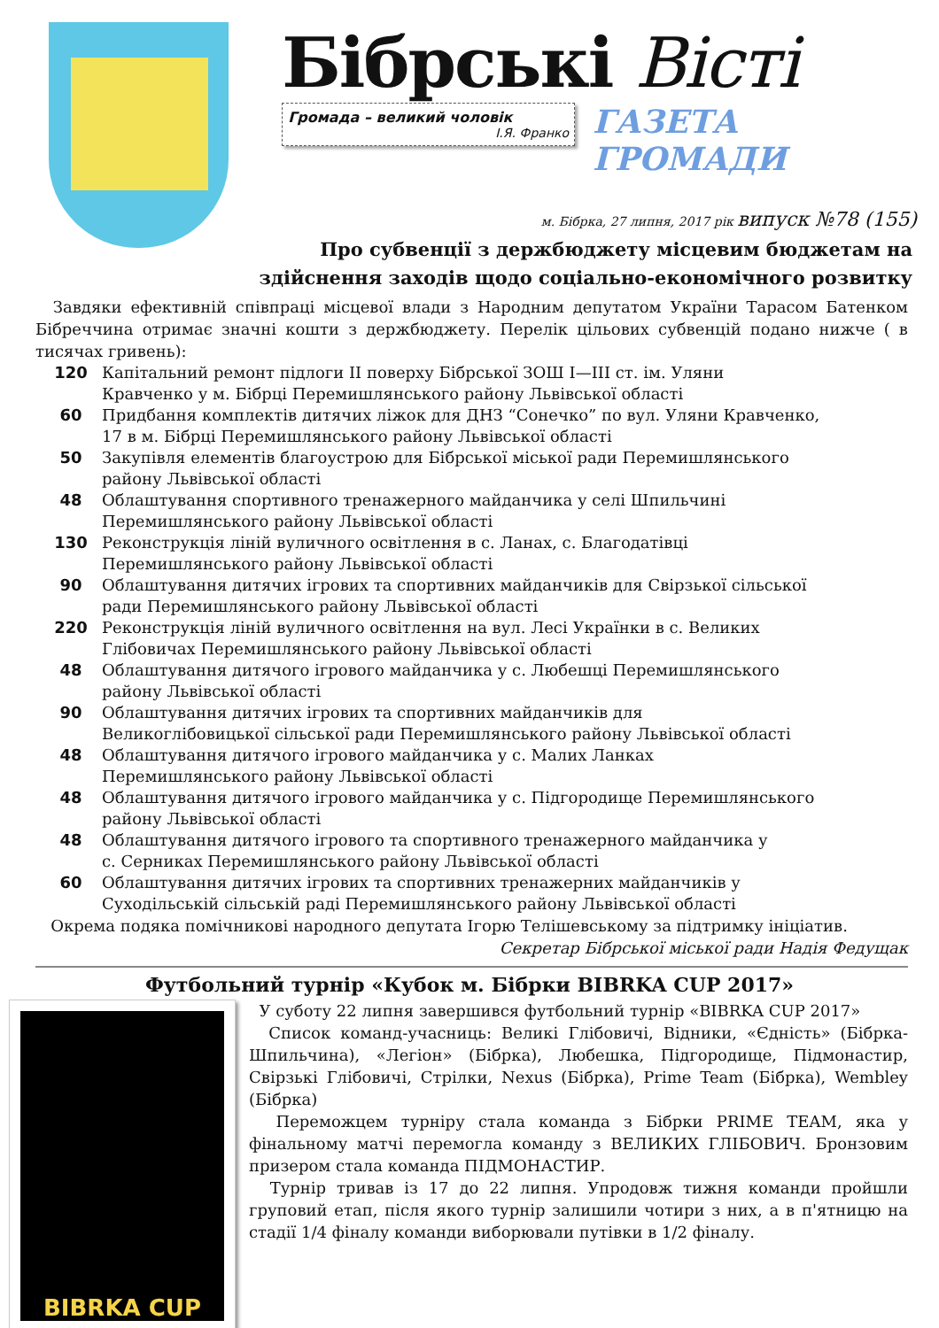Бібрські Вісті
Громада – великий чоловік
І.Я. Франко
ГАЗЕТА ГРОМАДИ
м. Бібрка, 27 липня, 2017 рік випуск №78 (155)
Про субвенції з держбюджету місцевим бюджетам на
здійснення заходів щодо соціально-економічного розвитку
Завдяки ефективній співпраці місцевої влади з Народним депутатом України Тарасом Батенком Бібреччина отримає значні кошти з держбюджету. Перелік цільових субвенцій подано нижче ( в тисячах гривень):
| 120 | Капітальний ремонт підлоги II поверху Бібрської ЗОШ I—III ст. ім. Уляни Кравченко у м. Бібрці Перемишлянського району Львівської області |
| 60 | Придбання комплектів дитячих ліжок для ДНЗ “Сонечко” по вул. Уляни Кравченко, 17 в м. Бібрці Перемишлянського району Львівської області |
| 50 | Закупівля елементів благоустрою для Бібрської міської ради Перемишлянського району Львівської області |
| 48 | Облаштування спортивного тренажерного майданчика у селі Шпильчині Перемишлянського району Львівської області |
| 130 | Реконструкція ліній вуличного освітлення в с. Ланах, с. Благодатівці Перемишлянського району Львівської області |
| 90 | Облаштування дитячих ігрових та спортивних майданчиків для Свірзької сільської ради Перемишлянського району Львівської області |
| 220 | Реконструкція ліній вуличного освітлення на вул. Лесі Українки в с. Великих Глібовичах Перемишлянського району Львівської області |
| 48 | Облаштування дитячого ігрового майданчика у с. Любешці Перемишлянського району Львівської області |
| 90 | Облаштування дитячих ігрових та спортивних майданчиків для Великоглібовицької сільської ради Перемишлянського району Львівської області |
| 48 | Облаштування дитячого ігрового майданчика у с. Малих Ланках Перемишлянського району Львівської області |
| 48 | Облаштування дитячого ігрового майданчика у с. Підгородище Перемишлянського району Львівської області |
| 48 | Облаштування дитячого ігрового та спортивного тренажерного майданчика у с. Серниках Перемишлянського району Львівської області |
| 60 | Облаштування дитячих ігрових та спортивних тренажерних майданчиків у Суходільській сільській раді Перемишлянського району Львівської області |
Окрема подяка помічникові народного депутата Ігорю Телішевському за підтримку ініціатив.
Секретар Бібрської міської ради Надія Федущак
Футбольний турнір «Кубок м. Бібрки BIBRKA CUP 2017»
BIBRKA CUP
У суботу 22 липня завершився футбольний турнір «BIBRKA CUP 2017»
Список команд-учасниць: Великі Глібовичі, Відники, «Єдність» (Бібрка-Шпильчина), «Легіон» (Бібрка), Любешка, Підгородище, Підмонастир, Свірзькі Глібовичі, Стрілки, Nexus (Бібрка), Prime Team (Бібрка), Wembley (Бібрка)
Переможцем турніру стала команда з Бібрки PRIME TEAM, яка у фінальному матчі перемогла команду з ВЕЛИКИХ ГЛІБОВИЧ. Бронзовим призером стала команда ПІДМОНАСТИР.
Турнір тривав із 17 до 22 липня. Упродовж тижня команди пройшли груповий етап, після якого турнір залишили чотири з них, а в п'ятницю на стадії 1/4 фіналу команди виборювали путівки в 1/2 фіналу.